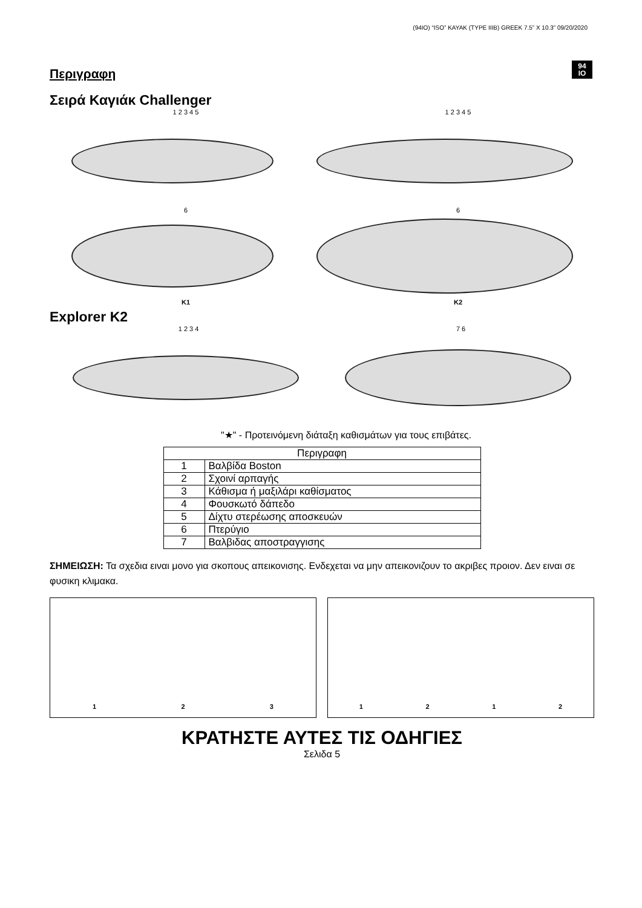(94IO) “ISO” KAYAK (TYPE IIIB) GREEK 7.5” X 10.3” 09/20/2020
94
IO
Περιγραφη
Σειρά Καγιάκ Challenger
1 2 3 4 5 1 2 3 4 5
6 6
K1 K2
Explorer K2
1 2 3 4 7 6
"★" - Προτεινόμενη διάταξη καθισμάτων για τους επιβάτες.
| Περιγραφη | |
| --- | --- |
| 1 | Βαλβίδα Boston |
| 2 | Σχοινί αρπαγής |
| 3 | Κάθισμα ή μαξιλάρι καθίσματος |
| 4 | Φουσκωτό δάπεδο |
| 5 | Δίχτυ στερέωσης αποσκευών |
| 6 | Πτερύγιο |
| 7 | Βαλβιδας αποστραγγισης |
ΣΗΜΕΙΩΣΗ: Τα σχεδια ειναι μονο για σκοπους απεικονισης. Ενδεχεται να μην απεικονιζουν το ακριβες προιον. Δεν ειναι σε φυσικη κλιμακα.
1 2 3 1 2 1 2
ΚΡΑΤΗΣΤΕ ΑΥΤΕΣ ΤΙΣ ΟΔΗΓΙΕΣ
Σελιδα 5